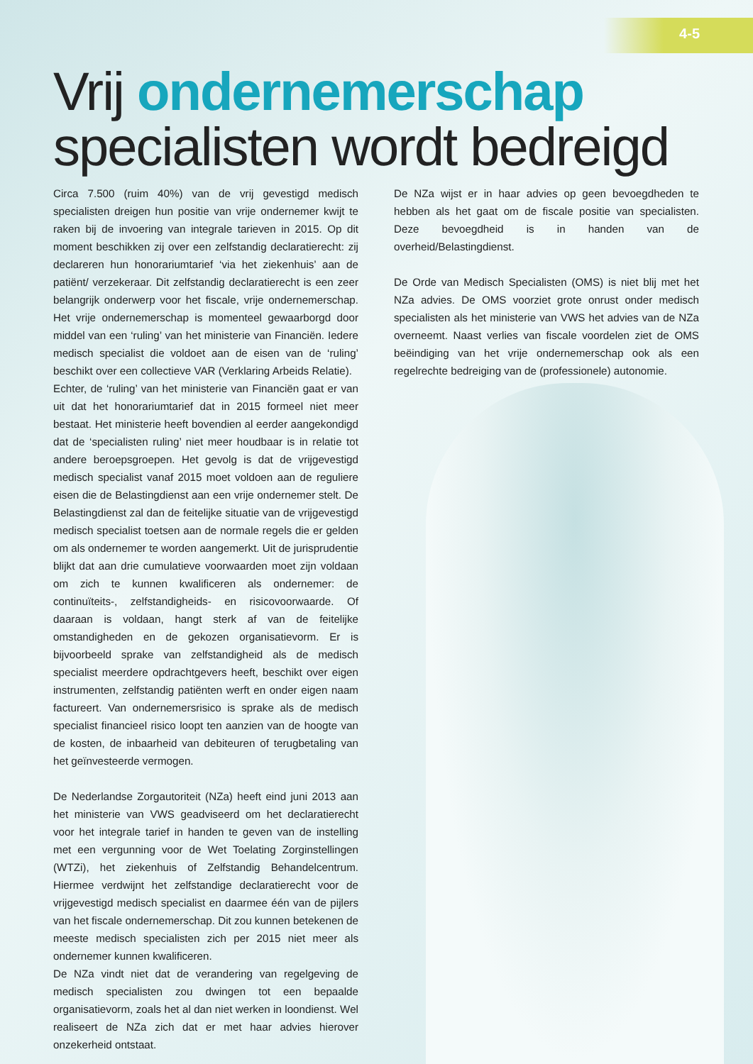4-5
Vrij ondernemerschap
specialisten wordt bedreigd
Circa 7.500 (ruim 40%) van de vrij gevestigd medisch specialisten dreigen hun positie van vrije ondernemer kwijt te raken bij de invoering van integrale tarieven in 2015. Op dit moment beschikken zij over een zelfstandig declaratierecht: zij declareren hun honorariumtarief ‘via het ziekenhuis’ aan de patiënt/ verzekeraar. Dit zelfstandig declaratierecht is een zeer belangrijk onderwerp voor het fiscale, vrije ondernemerschap. Het vrije ondernemerschap is momenteel gewaarborgd door middel van een ‘ruling’ van het ministerie van Financiën. Iedere medisch specialist die voldoet aan de eisen van de ‘ruling’ beschikt over een collectieve VAR (Verklaring Arbeids Relatie).
Echter, de ‘ruling’ van het ministerie van Financiën gaat er van uit dat het honorariumtarief dat in 2015 formeel niet meer bestaat. Het ministerie heeft bovendien al eerder aangekondigd dat de ‘specialisten ruling’ niet meer houdbaar is in relatie tot andere beroepsgroepen. Het gevolg is dat de vrijgevestigd medisch specialist vanaf 2015 moet voldoen aan de reguliere eisen die de Belastingdienst aan een vrije ondernemer stelt. De Belastingdienst zal dan de feitelijke situatie van de vrijgevestigd medisch specialist toetsen aan de normale regels die er gelden om als ondernemer te worden aangemerkt. Uit de jurisprudentie blijkt dat aan drie cumulatieve voorwaarden moet zijn voldaan om zich te kunnen kwalificeren als ondernemer: de continuïteits-, zelfstandigheids- en risicovoorwaarde. Of daaraan is voldaan, hangt sterk af van de feitelijke omstandigheden en de gekozen organisatievorm. Er is bijvoorbeeld sprake van zelfstandigheid als de medisch specialist meerdere opdrachtgevers heeft, beschikt over eigen instrumenten, zelfstandig patiënten werft en onder eigen naam factureert. Van ondernemersrisico is sprake als de medisch specialist financieel risico loopt ten aanzien van de hoogte van de kosten, de inbaarheid van debiteuren of terugbetaling van het geïnvesteerde vermogen.
De Nederlandse Zorgautoriteit (NZa) heeft eind juni 2013 aan het ministerie van VWS geadviseerd om het declaratierecht voor het integrale tarief in handen te geven van de instelling met een vergunning voor de Wet Toelating Zorginstellingen (WTZi), het ziekenhuis of Zelfstandig Behandelcentrum. Hiermee verdwijnt het zelfstandige declaratierecht voor de vrijgevestigd medisch specialist en daarmee één van de pijlers van het fiscale ondernemerschap. Dit zou kunnen betekenen de meeste medisch specialisten zich per 2015 niet meer als ondernemer kunnen kwalificeren.
De NZa vindt niet dat de verandering van regelgeving de medisch specialisten zou dwingen tot een bepaalde organisatievorm, zoals het al dan niet werken in loondienst. Wel realiseert de NZa zich dat er met haar advies hierover onzekerheid ontstaat.
De NZa wijst er in haar advies op geen bevoegdheden te hebben als het gaat om de fiscale positie van specialisten. Deze bevoegdheid is in handen van de overheid/Belastingdienst.
De Orde van Medisch Specialisten (OMS) is niet blij met het NZa advies. De OMS voorziet grote onrust onder medisch specialisten als het ministerie van VWS het advies van de NZa overneemt. Naast verlies van fiscale voordelen ziet de OMS beëindiging van het vrije ondernemerschap ook als een regelrechte bedreiging van de (professionele) autonomie.